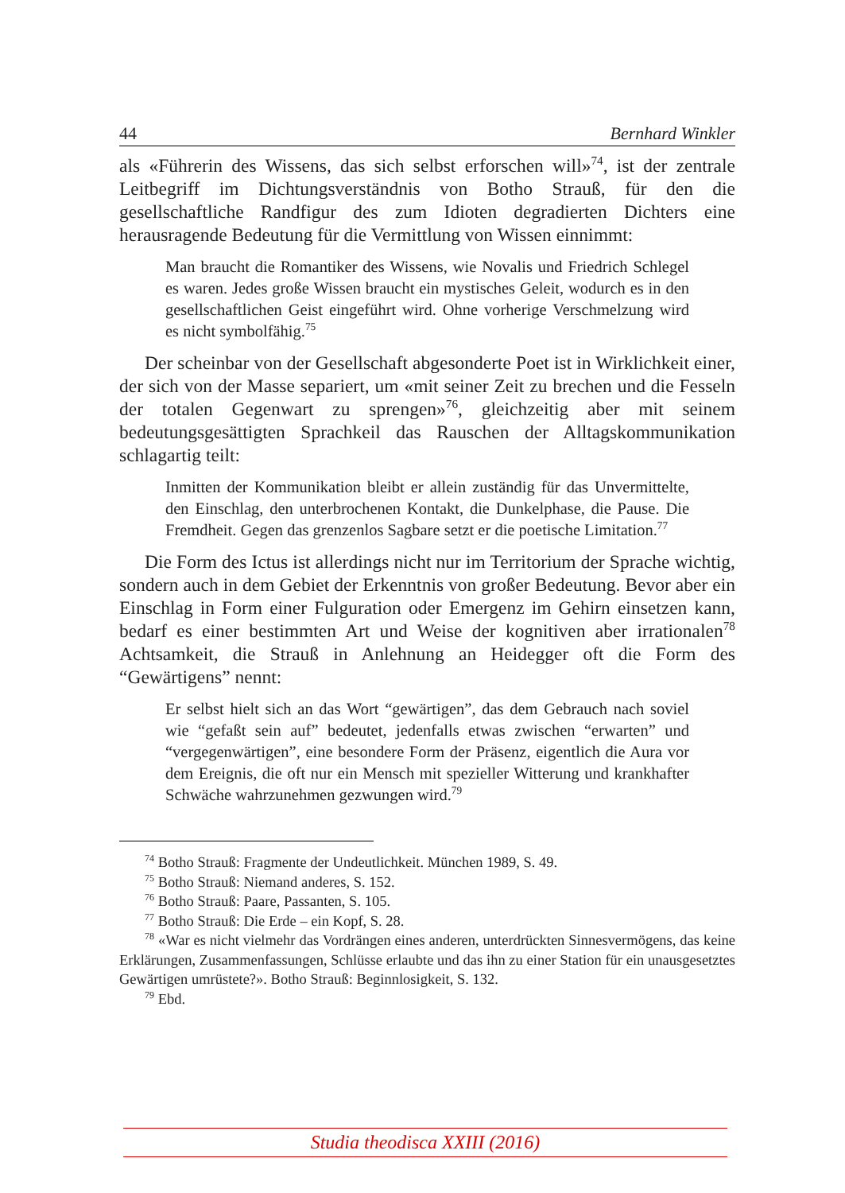44 Bernhard Winkler
als «Führerin des Wissens, das sich selbst erforschen will»<sup>74</sup>, ist der zentrale Leitbegriff im Dichtungsverständnis von Botho Strauß, für den die gesellschaftliche Randfigur des zum Idioten degradierten Dichters eine herausragende Bedeutung für die Vermittlung von Wissen einnimmt:
Man braucht die Romantiker des Wissens, wie Novalis und Friedrich Schlegel es waren. Jedes große Wissen braucht ein mystisches Geleit, wodurch es in den gesellschaftlichen Geist eingeführt wird. Ohne vorherige Verschmelzung wird es nicht symbolfähig.<sup>75</sup>
Der scheinbar von der Gesellschaft abgesonderte Poet ist in Wirklichkeit einer, der sich von der Masse separiert, um «mit seiner Zeit zu brechen und die Fesseln der totalen Gegenwart zu sprengen»<sup>76</sup>, gleichzeitig aber mit seinem bedeutungsgesättigten Sprachkeil das Rauschen der Alltagskommunikation schlagartig teilt:
Inmitten der Kommunikation bleibt er allein zuständig für das Unvermittelte, den Einschlag, den unterbrochenen Kontakt, die Dunkelphase, die Pause. Die Fremdheit. Gegen das grenzenlos Sagbare setzt er die poetische Limitation.<sup>77</sup>
Die Form des Ictus ist allerdings nicht nur im Territorium der Sprache wichtig, sondern auch in dem Gebiet der Erkenntnis von großer Bedeutung. Bevor aber ein Einschlag in Form einer Fulguration oder Emergenz im Gehirn einsetzen kann, bedarf es einer bestimmten Art und Weise der kognitiven aber irrationalen<sup>78</sup> Achtsamkeit, die Strauß in Anlehnung an Heidegger oft die Form des “Gewärtigens” nennt:
Er selbst hielt sich an das Wort “gewärtigen”, das dem Gebrauch nach soviel wie “gefaßt sein auf” bedeutet, jedenfalls etwas zwischen “erwarten” und “vergegenwärtigen”, eine besondere Form der Präsenz, eigentlich die Aura vor dem Ereignis, die oft nur ein Mensch mit spezieller Witterung und krankhafter Schwäche wahrzunehmen gezwungen wird.<sup>79</sup>
<sup>74</sup> Botho Strauß: Fragmente der Undeutlichkeit. München 1989, S. 49.
<sup>75</sup> Botho Strauß: Niemand anderes, S. 152.
<sup>76</sup> Botho Strauß: Paare, Passanten, S. 105.
<sup>77</sup> Botho Strauß: Die Erde – ein Kopf, S. 28.
<sup>78</sup> «War es nicht vielmehr das Vordrängen eines anderen, unterdrückten Sinnesvermögens, das keine Erklärungen, Zusammenfassungen, Schlüsse erlaubte und das ihn zu einer Station für ein unausgesetztes Gewärtigen umrüstete?». Botho Strauß: Beginnlosigkeit, S. 132.
<sup>79</sup> Ebd.
Studia theodisca XXIII (2016)